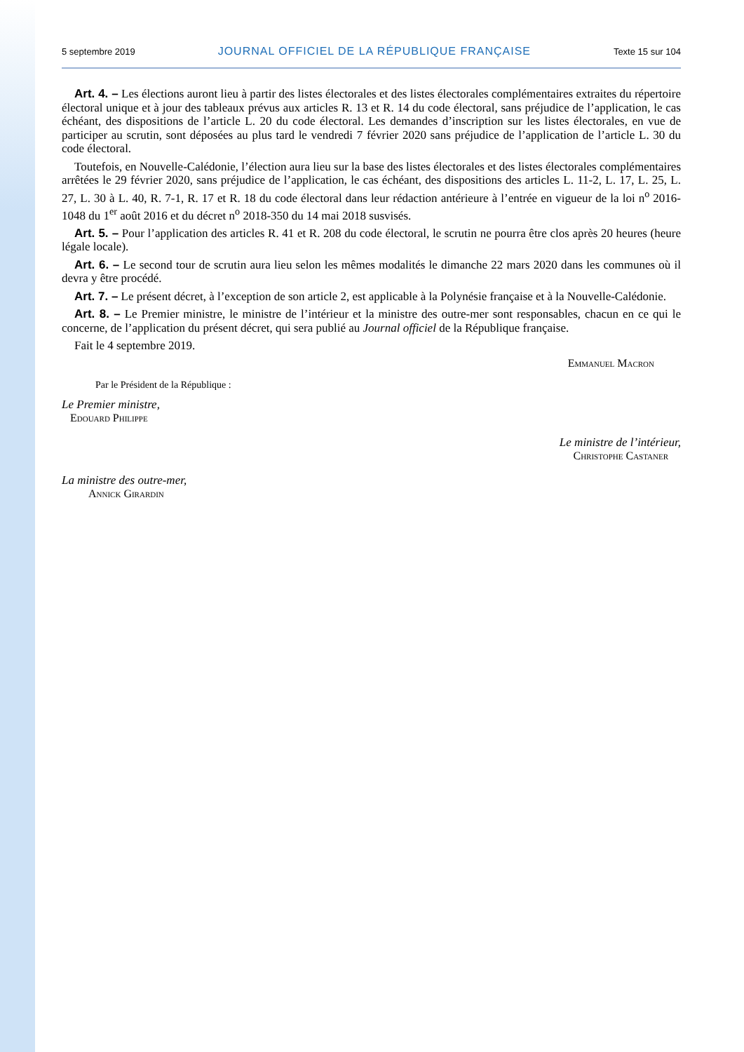5 septembre 2019 JOURNAL OFFICIEL DE LA RÉPUBLIQUE FRANÇAISE Texte 15 sur 104
Art. 4. – Les élections auront lieu à partir des listes électorales et des listes électorales complémentaires extraites du répertoire électoral unique et à jour des tableaux prévus aux articles R. 13 et R. 14 du code électoral, sans préjudice de l’application, le cas échéant, des dispositions de l’article L. 20 du code électoral. Les demandes d’inscription sur les listes électorales, en vue de participer au scrutin, sont déposées au plus tard le vendredi 7 février 2020 sans préjudice de l’application de l’article L. 30 du code électoral.
Toutefois, en Nouvelle-Calédonie, l’élection aura lieu sur la base des listes électorales et des listes électorales complémentaires arrêtées le 29 février 2020, sans préjudice de l’application, le cas échéant, des dispositions des articles L. 11-2, L. 17, L. 25, L. 27, L. 30 à L. 40, R. 7-1, R. 17 et R. 18 du code électoral dans leur rédaction antérieure à l’entrée en vigueur de la loi n<sup>o</sup> 2016-1048 du 1<sup>er</sup> août 2016 et du décret n<sup>o</sup> 2018-350 du 14 mai 2018 susvisés.
Art. 5. – Pour l’application des articles R. 41 et R. 208 du code électoral, le scrutin ne pourra être clos après 20 heures (heure légale locale).
Art. 6. – Le second tour de scrutin aura lieu selon les mêmes modalités le dimanche 22 mars 2020 dans les communes où il devra y être procédé.
Art. 7. – Le présent décret, à l’exception de son article 2, est applicable à la Polynésie française et à la Nouvelle-Calédonie.
Art. 8. – Le Premier ministre, le ministre de l’intérieur et la ministre des outre-mer sont responsables, chacun en ce qui le concerne, de l’application du présent décret, qui sera publié au Journal officiel de la République française.
Fait le 4 septembre 2019.
Emmanuel Macron
Par le Président de la République :
Le Premier ministre,
Edouard Philippe
Le ministre de l’intérieur,
Christophe Castaner
La ministre des outre-mer,
Annick Girardin